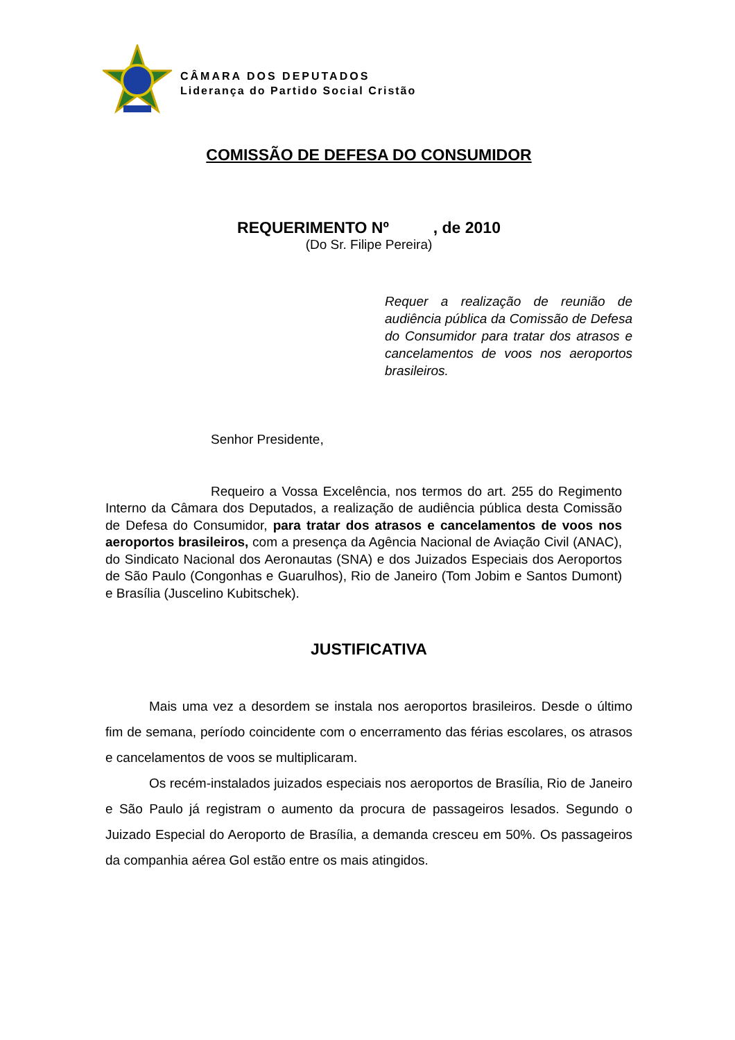CÂMARA DOS DEPUTADOS
Liderança do Partido Social Cristão
COMISSÃO DE DEFESA DO CONSUMIDOR
REQUERIMENTO Nº , de 2010
(Do Sr. Filipe Pereira)
Requer a realização de reunião de audiência pública da Comissão de Defesa do Consumidor para tratar dos atrasos e cancelamentos de voos nos aeroportos brasileiros.
Senhor Presidente,
Requeiro a Vossa Excelência, nos termos do art. 255 do Regimento Interno da Câmara dos Deputados, a realização de audiência pública desta Comissão de Defesa do Consumidor, para tratar dos atrasos e cancelamentos de voos nos aeroportos brasileiros, com a presença da Agência Nacional de Aviação Civil (ANAC), do Sindicato Nacional dos Aeronautas (SNA) e dos Juizados Especiais dos Aeroportos de São Paulo (Congonhas e Guarulhos), Rio de Janeiro (Tom Jobim e Santos Dumont) e Brasília (Juscelino Kubitschek).
JUSTIFICATIVA
Mais uma vez a desordem se instala nos aeroportos brasileiros. Desde o último fim de semana, período coincidente com o encerramento das férias escolares, os atrasos e cancelamentos de voos se multiplicaram.
Os recém-instalados juizados especiais nos aeroportos de Brasília, Rio de Janeiro e São Paulo já registram o aumento da procura de passageiros lesados. Segundo o Juizado Especial do Aeroporto de Brasília, a demanda cresceu em 50%. Os passageiros da companhia aérea Gol estão entre os mais atingidos.